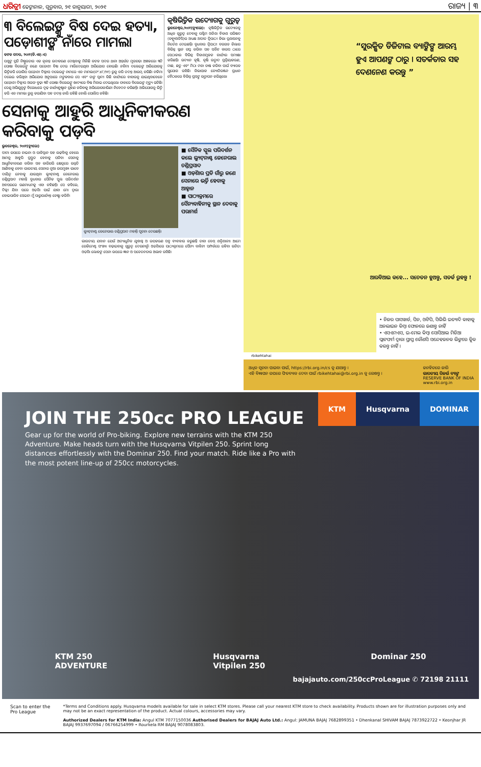ଧରିତ୍ରୀ ଢେଙ୍କାନାଳ, ଗୁରୁବାର, ୨୧ ଜାନୁୟାରୀ, ୨୦୨୧ ରାଜ୍ୟ | ୩
୩ ବିଲେଇଙ୍କୁ ବିଷ ଦେଇ ହତ୍ୟା, ପଡ଼ୋଶୀଙ୍କ ନାଁରେ ମାମଲା
କଟକ ସଦର, ୨୦।୧(ଡି.ଏନ୍.ଏ)
ପଶୁଙ୍କ ପ୍ରତି ନିଷ୍ଠୁରତାର ଏକ ଜ୍ୱଳନ୍ତ ଉଦାହରଣ ଦେଖିବାକୁ ମିଳିଛି କଟକ ସଦର ଥାନା ଅନ୍ତର୍ଗତ ମୁଗଗଡ଼ା ଅଞ୍ଚଳରେ। ୩ଟି ପୋଷା ବିଲେଇଙ୍କୁ ଜଣେ ପଡ଼ୋଶୀ ବିଷ ଦେଇ ମାରିଦେଇଥିବା ଅଭିଯୋଗ ହୋଇଛି। ନଳିମା ଦଲେଇଙ୍କ ଅଭିଯୋଗକୁ ଭିତ୍ତିକରି ପୋଲିସ ପଡ଼ୋଶୀ ଦିଲ୍ଲୀପ ଦଲେଇଙ୍କ ନାମରେ ଏକ ମାମଲା(ନଂ.୪୮/୨୧) ରୁଜୁ କରି ତଦନ୍ତ ଆରମ୍ଭ କରିଛି। ନଳିମା ଦଲେଇ କରିଥିବା ଅଭିଯୋଗ ଅନୁସାରେ ମଙ୍ଗଳବାର ସେ ଏବଂ ତାଙ୍କ ସ୍ୱାମୀ କିଛି କାର୍ଯ୍ୟରେ ବାହାରକୁ ଯାଇଥିବାବେଳେ ପଡ଼ୋଶୀ ଦିଲ୍ଲୀପ ଓରଫ ବୁଢ଼ା ୩ଟି ପୋଷା ବିଲେଇଙ୍କୁ ଖାଦ୍ୟରେ ବିଷ ମିଶାଇ ଦେଇଥିଲେ। ଫଳରେ ବିଲେଇଙ୍କ ମୃତ୍ୟୁ ଘଟିଛି। ତେଣୁ ଅଭିଯୁକ୍ତଙ୍କ ବିରୋଧରେ ଦୃଢ଼ କାର୍ଯ୍ୟାନୁଷ୍ଠାନ ଗ୍ରହଣ କରିବାକୁ ଅଭିଯୋଗକାରିଣୀ ନିବେଦନ କରିଛନ୍ତି। ଅଭିଯୋଗକୁ ଭିତ୍ତି କରି ଏକ ମାମଲା ରୁଜୁ କରାଯିବା ସହ ତଦନ୍ତ ଜାରି ରହିଛି ବୋଲି ପୋଲିସ କହିଛି।
କୃଷିଭିତ୍ତିକ ଉଦ୍ୟୋଗକୁ ଗୁରୁତ୍ୱ
ଭୁବନେଶ୍ୱର,୨୦।୧(ବ୍ୟୁରୋ): କୃଷିଭିତ୍ତିକ ଉଦ୍ୟୋଗକୁ ଅଧିକ ଗୁରୁତ୍ୱ ଦେବାକୁ ପଶ୍ଚିମ ଓଡିଶା ବିକାଶ ପରିଷଦ (ଡବ୍ଲ୍ୟୁଓଡିସି)ର ଅଧ୍ୟକ୍ଷ ଅସୀତ ତ୍ରିପାଠୀ ଜିଲା ପ୍ରଶାସନକୁ ନିର୍ଦ୍ଦେଶ ଦେଇଛନ୍ତି। ବୁଧବାର ତ୍ରିପାଠୀ ବରଗଡ ଜିଲାର ବିଭିନ୍ନ ସ୍ଥାନ ଗସ୍ତ କରିବା ସହ ସର୍କିଟ ହାଉସ ଠାରେ ସେଠାକାର ବିଭିନ୍ନ ବିକାଶମୂଳକ କାର୍ଯ୍ୟର ସମୀକ୍ଷା କରିଛନ୍ତି। ଉଦ୍ୟାନ କୃଷି, କୃଷି ଉତ୍ପାଦ ପ୍ରକ୍ରିୟାକରଣ, ମାଛ, ଛତୁ ଏବଂ ମିଠା ମକା ଚାଷ କରିବା ପାଇଁ ବ୍ୟାପକ ସୁଯୋଗ ରହିଛି। ଜିଲାପାଳ ଜ୍ୟୋତିରଞ୍ଜନ ପ୍ରଧାନ ବୈଠକରେ ବିଭିନ୍ନ ପ୍ରସଙ୍ଗ ଉତ୍ଥାପନ କରିଥିଲେ।
ସେନାକୁ ଆହୁରି ଆଧୁନିକୀକରଣ କରିବାକୁ ପଡ଼ିବ
ଭୁବନେଶ୍ୱର, ୨୦।୧(ବ୍ୟୁରୋ)
ସୀମା ଉପରେ ଚାଇନା ଓ ପାକିସ୍ତାନ ସହ ଲଢ଼ିବାକୁ ହେଲେ ଆମକୁ ଆହୁରି ପ୍ରସ୍ତୁତ ହେବାକୁ ପଡିବ। ସେନାକୁ ଆଧୁନିକୀକରଣ କରିବା ସହ କାରିଗରି କ୍ଷେତ୍ରରେ ଉନ୍ନତି ଆଣିବାକୁ ହେବ। ଭାରତୀୟ ସେନାର ନୂଆ ଉପମୁଖ୍ୟ ଭାବେ ଦାୟିତ୍ୱ ନେବାକୁ ଯାଉଥିବା ଲ୍ୟୁଟ୍‌ନାଣ୍ଟ ଜେନେରାଲ୍ ଚଣ୍ଡିପ୍ରସାଦ ମହାନ୍ତି ବୁଧବାର ସୈନିକ ସ୍କୁଲ ପରିଦର୍ଶନ ଅବସରରେ ଗଣମାଧ୍ୟମକୁ ଏହା କହିଛନ୍ତି। ସେ କହିଲେ, ଦିଲ୍ଲୀ ଯିବା ପରେ ଓଡ଼ିଶା ପାଇଁ ଯାହା ମୋ ଦ୍ୱାରା ହୋଇପାରିବ ସେଇଟା ମୁଁ ପାରୁପାର୍ଯ୍ୟନ୍ତ ଚେଷ୍ଟା କରିବି।
ଲ୍ୟୁଟ୍‌ନାଣ୍ଟ ଜେନେରାଲ ଚଣ୍ଡିପ୍ରସାଦ ମହାନ୍ତି ସୂଚନା ଦେଉଛନ୍ତି।
■ ସୈନିକ ସ୍କୁଲ ପରିଦର୍ଶନ କଲେ ଲ୍ୟୁଟ୍‌ନାଣ୍ଟ ଜେନେରାଲ ଚଣ୍ଡିପ୍ରସାଦ
■ ଓଡ଼ିଶାର ପ୍ରତି ଗାଁରୁ ଜଣେ ସେନାରେ ଭର୍ତ୍ତି ହେବାକୁ ଆହ୍ୱାନ
■ ପାଠ୍ୟକ୍ରମରେ ସୈନ୍ୟବାହିନୀକୁ ସ୍ଥାନ ଦେବାକୁ ପରାମର୍ଶ
ଭାରତୀୟ ଯବାନ ଯେଉଁ ଅତ୍ୟାଧୁନିକ ଯୁଦ୍ଧାସ୍ତ୍ର ଓ ଉପକରଣ ସବୁ ବ୍ୟବହାର କରୁଛନ୍ତି ତାହା ବେଶ୍ ଶକ୍ତିଶାଳୀ। ଆମେ ରେଜିମେଣ୍ଟ ସଂଖ୍ୟା ବଢ଼ାଇବାକୁ ଗୁରୁତ୍ୱ ଦେଉନାହୁଁ। ଓଡ଼ିଶାରେ ପାଠ୍ୟକ୍ରମରେ ସୈନ୍ୟ ବାହିନୀ ସମ୍ପର୍କରେ ରହିବା ଉଚିତ। ଓଡ଼ିଶା ଲୋକଙ୍କ ସେନା ଉପରେ ଜ୍ଞାନ ଓ ସଚେତନତାର ଅଭାବ ରହିଛି।
“ସୁରକ୍ଷିତ ଡିଜିଟାଲ ବ୍ୟାଙ୍କିଙ୍ଗ ଆରମ୍ଭ ହୁଏ ଆପଣଙ୍କ ଠାରୁ । ସତର୍କତାର ସହ ଦେଣନେଣ କରନ୍ତୁ ”
ଆରବିଆଇ କହେ... ସଚେତନ ହୁଅନ୍ତୁ, ସତର୍କ ରୁହନ୍ତୁ !
• ନିଜର ପାସୱାର୍ଡ, ପିନ, ଓଟିପି, ସିଭିଭି ଇତ୍ୟାଦି କାହାକୁ ଅନଲାଇନ କିମ୍ବା ଫୋନରେ ଜଣାନ୍ତୁ ନାହିଁ
• ଏସଏମଏସ, ଇ-ମେଲ କିମ୍ବା ସୋସିଆଲ ମିଡିଆ ପ୍ଲାଟଫର୍ମ ଦ୍ୱାରା ପ୍ରାପ୍ତ କୌଣସି ସନ୍ଦେହଜନକ ଲିଙ୍କରେ କ୍ଲିକ କରନ୍ତୁ ନାହିଁ ।
rbikehtahai
ଅଧିକ ସୂଚନା ପାଇବା ପାଇଁ, https://rbi.org.in/cs କୁ ଯାଆନ୍ତୁ ।
ଏହି ବିଜ୍ଞାପନ ଉପରେ ଫିଡବ୍ୟାକ ଦେବା ପାଇଁ rbikehtahai@rbi.org.in କୁ ଲେଖନ୍ତୁ । ଜନହିତରେ ଜାରି
ଭାରତୀୟ ରିଜର୍ଭ ବ୍ୟାଙ୍କ
RESERVE BANK OF INDIA
www.rbi.org.in
KTM Husqvarna DOMINAR
JOIN THE 250cc PRO LEAGUE
Gear up for the world of Pro-biking. Explore new terrains with the KTM 250 Adventure. Make heads turn with the Husqvarna Vitpilen 250. Sprint long distances effortlessly with the Dominar 250. Find your match. Ride like a Pro with the most potent line-up of 250cc motorcycles.
KTM 250
ADVENTURE Husqvarna
Vitpilen 250 Dominar 250
bajajauto.com/250ccProLeague ✆ 72198 21111
Scan to enter the Pro League
*Terms and Conditions apply. Husqvarna models available for sale in select KTM stores. Please call your nearest KTM store to check availability. Products shown are for illustration purposes only and may not be an exact representation of the product. Actual colours, accessories may vary.
Authorized Dealers for KTM India: Angul KTM 7077150036 Authorised Dealers for BAJAJ Auto Ltd.: Angul: JAMUNA BAJAJ 7682899351 • Dhenkanal SHIVAM BAJAJ 7873922722 • Keonjhar JR BAJAJ 9937697094 / 06766254999 • Rourkela RM BAJAJ 9078083803.